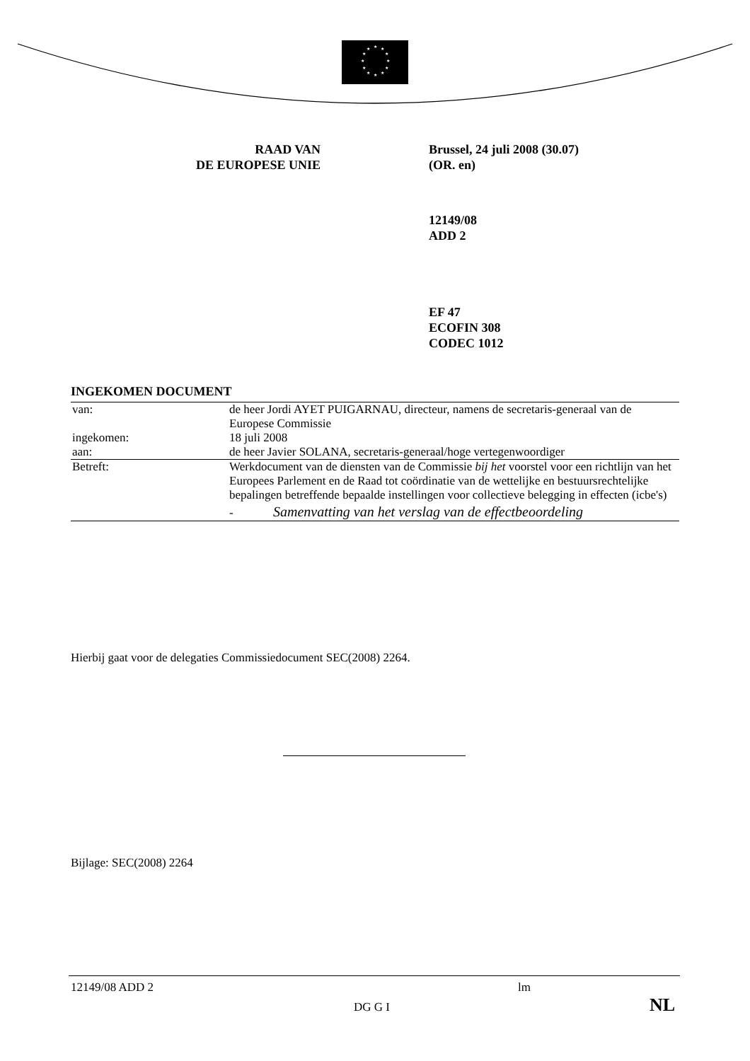★
★
★
★
★
★
★
★
★
★
★
★
RAAD VAN
DE EUROPESE UNIE
Brussel, 24 juli 2008 (30.07)
(OR. en)
12149/08
ADD 2
EF 47
ECOFIN 308
CODEC 1012
INGEKOMEN DOCUMENT
| van: | de heer Jordi AYET PUIGARNAU, directeur, namens de secretaris-generaal van de Europese Commissie |
| ingekomen: | 18 juli 2008 |
| aan: | de heer Javier SOLANA, secretaris-generaal/hoge vertegenwoordiger |
| Betreft: | Werkdocument van de diensten van de Commissie bij het voorstel voor een richtlijn van het Europees Parlement en de Raad tot coördinatie van de wettelijke en bestuursrechtelijke bepalingen betreffende bepaalde instellingen voor collectieve belegging in effecten (icbe's) - Samenvatting van het verslag van de effectbeoordeling |
Hierbij gaat voor de delegaties Commissiedocument SEC(2008) 2264.
Bijlage: SEC(2008) 2264
12149/08 ADD 2 lm
DG G I NL